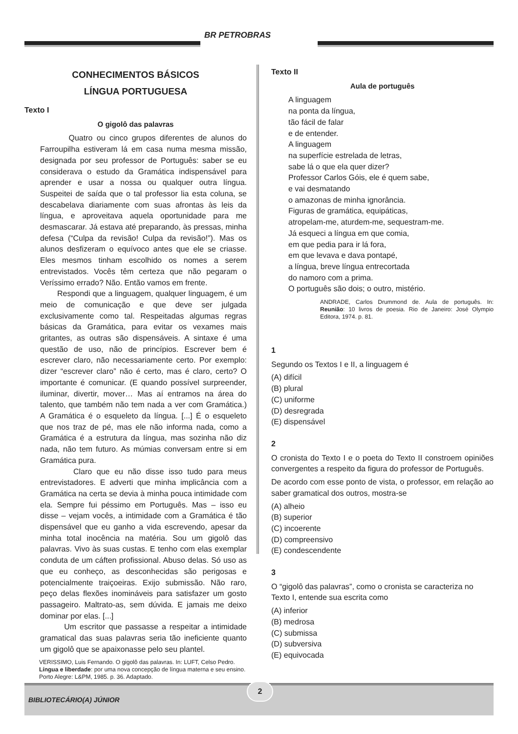BR PETROBRAS
CONHECIMENTOS BÁSICOS
LÍNGUA PORTUGUESA
Texto I
O gigolô das palavras
Quatro ou cinco grupos diferentes de alunos do Farroupilha estiveram lá em casa numa mesma missão, designada por seu professor de Português: saber se eu considerava o estudo da Gramática indispensável para aprender e usar a nossa ou qualquer outra língua. Suspeitei de saída que o tal professor lia esta coluna, se descabelava diariamente com suas afrontas às leis da língua, e aproveitava aquela oportunidade para me desmascarar. Já estava até preparando, às pressas, minha defesa (“Culpa da revisão! Culpa da revisão!”). Mas os alunos desfizeram o equívoco antes que ele se criasse. Eles mesmos tinham escolhido os nomes a serem entrevistados. Vocês têm certeza que não pegaram o Veríssimo errado? Não. Então vamos em frente.
Respondi que a linguagem, qualquer linguagem, é um meio de comunicação e que deve ser julgada exclusivamente como tal. Respeitadas algumas regras básicas da Gramática, para evitar os vexames mais gritantes, as outras são dispensáveis. A sintaxe é uma questão de uso, não de princípios. Escrever bem é escrever claro, não necessariamente certo. Por exemplo: dizer “escrever claro” não é certo, mas é claro, certo? O importante é comunicar. (E quando possível surpreender, iluminar, divertir, mover… Mas aí entramos na área do talento, que também não tem nada a ver com Gramática.) A Gramática é o esqueleto da língua. [...] É o esqueleto que nos traz de pé, mas ele não informa nada, como a Gramática é a estrutura da língua, mas sozinha não diz nada, não tem futuro. As múmias conversam entre si em Gramática pura.
Claro que eu não disse isso tudo para meus entrevistadores. E adverti que minha implicância com a Gramática na certa se devia à minha pouca intimidade com ela. Sempre fui péssimo em Português. Mas – isso eu disse – vejam vocês, a intimidade com a Gramática é tão dispensável que eu ganho a vida escrevendo, apesar da minha total inocência na matéria. Sou um gigolô das palavras. Vivo às suas custas. E tenho com elas exemplar conduta de um cáften profissional. Abuso delas. Só uso as que eu conheço, as desconhecidas são perigosas e potencialmente traiçoeiras. Exijo submissão. Não raro, peço delas flexões inomináveis para satisfazer um gosto passageiro. Maltrato-as, sem dúvida. E jamais me deixo dominar por elas. [...]
Um escritor que passasse a respeitar a intimidade gramatical das suas palavras seria tão ineficiente quanto um gigolô que se apaixonasse pelo seu plantel.
VERISSIMO, Luis Fernando. O gigolô das palavras. In: LUFT, Celso Pedro. Língua e liberdade: por uma nova concepção de língua materna e seu ensino. Porto Alegre: L&PM, 1985. p. 36. Adaptado.
Texto II
Aula de português
A linguagem
na ponta da língua,
tão fácil de falar
e de entender.
A linguagem
na superfície estrelada de letras,
sabe lá o que ela quer dizer?
Professor Carlos Góis, ele é quem sabe,
e vai desmatando
o amazonas de minha ignorância.
Figuras de gramática, equipáticas,
atropelam-me, aturdem-me, sequestram-me.
Já esqueci a língua em que comia,
em que pedia para ir lá fora,
em que levava e dava pontapé,
a língua, breve língua entrecortada
do namoro com a prima.
O português são dois; o outro, mistério.
ANDRADE, Carlos Drummond de. Aula de português. In: Reunião: 10 livros de poesia. Rio de Janeiro: José Olympio Editora, 1974. p. 81.
1
Segundo os Textos I e II, a linguagem é
(A) difícil
(B) plural
(C) uniforme
(D) desregrada
(E) dispensável
2
O cronista do Texto I e o poeta do Texto II constroem opiniões convergentes a respeito da figura do professor de Português.
De acordo com esse ponto de vista, o professor, em relação ao saber gramatical dos outros, mostra-se
(A) alheio
(B) superior
(C) incoerente
(D) compreensivo
(E) condescendente
3
O “gigolô das palavras”, como o cronista se caracteriza no Texto I, entende sua escrita como
(A) inferior
(B) medrosa
(C) submissa
(D) subversiva
(E) equivocada
BIBLIOTECÁRIO(A) JÚNIOR
2